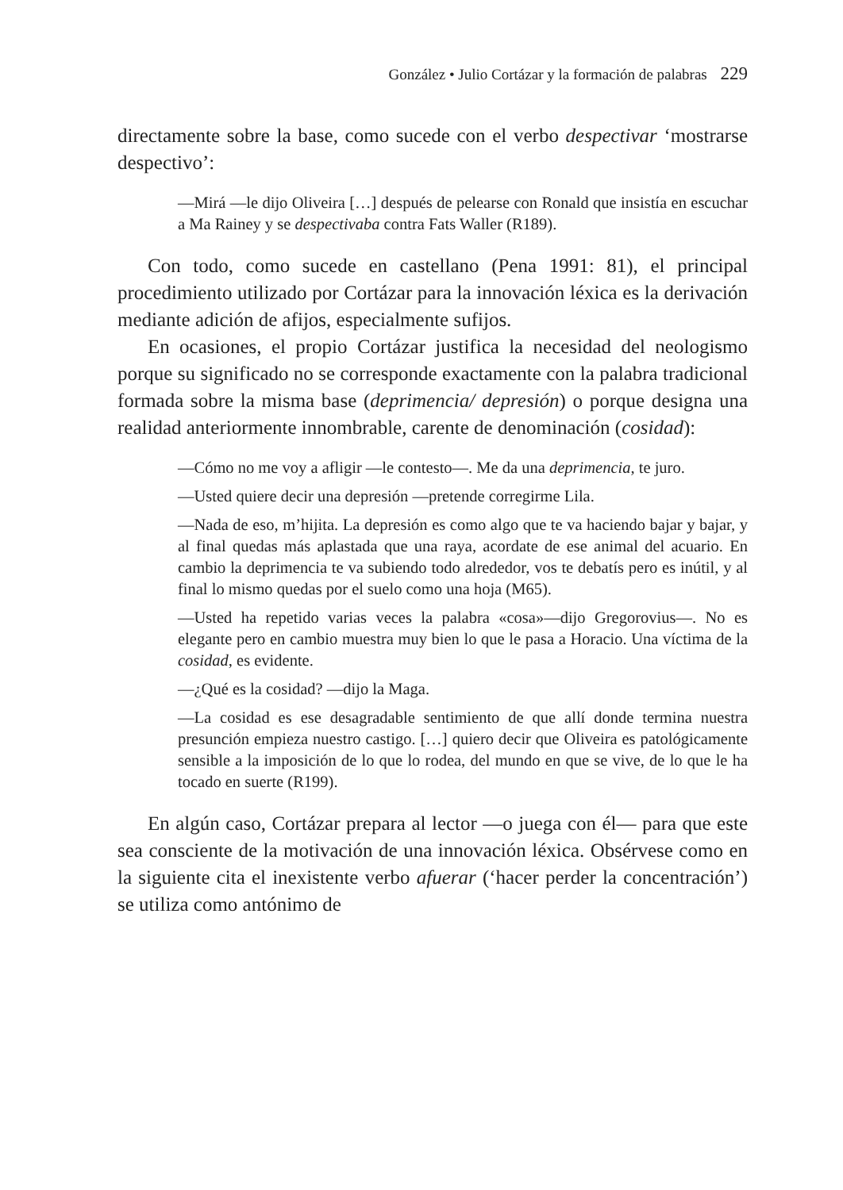González • Julio Cortázar y la formación de palabras 229
directamente sobre la base, como sucede con el verbo despectivar ‘mostrarse despectivo’:
—Mirá —le dijo Oliveira […] después de pelearse con Ronald que insistía en escuchar a Ma Rainey y se despectivaba contra Fats Waller (R189).
Con todo, como sucede en castellano (Pena 1991: 81), el principal procedimiento utilizado por Cortázar para la innovación léxica es la derivación mediante adición de afijos, especialmente sufijos.
En ocasiones, el propio Cortázar justifica la necesidad del neologismo porque su significado no se corresponde exactamente con la palabra tradicional formada sobre la misma base (deprimencia/ depresión) o porque designa una realidad anteriormente innombrable, carente de denominación (cosidad):
—Cómo no me voy a afligir —le contesto—. Me da una deprimencia, te juro.
—Usted quiere decir una depresión —pretende corregirme Lila.
—Nada de eso, m’hijita. La depresión es como algo que te va haciendo bajar y bajar, y al final quedas más aplastada que una raya, acordate de ese animal del acuario. En cambio la deprimencia te va subiendo todo alrededor, vos te debatís pero es inútil, y al final lo mismo quedas por el suelo como una hoja (M65).
—Usted ha repetido varias veces la palabra «cosa»—dijo Gregorovius—. No es elegante pero en cambio muestra muy bien lo que le pasa a Horacio. Una víctima de la cosidad, es evidente.
—¿Qué es la cosidad? —dijo la Maga.
—La cosidad es ese desagradable sentimiento de que allí donde termina nuestra presunción empieza nuestro castigo. […] quiero decir que Oliveira es patológicamente sensible a la imposición de lo que lo rodea, del mundo en que se vive, de lo que le ha tocado en suerte (R199).
En algún caso, Cortázar prepara al lector —o juega con él— para que este sea consciente de la motivación de una innovación léxica. Obsérvese como en la siguiente cita el inexistente verbo afuerar (‘hacer perder la concentración’) se utiliza como antónimo de